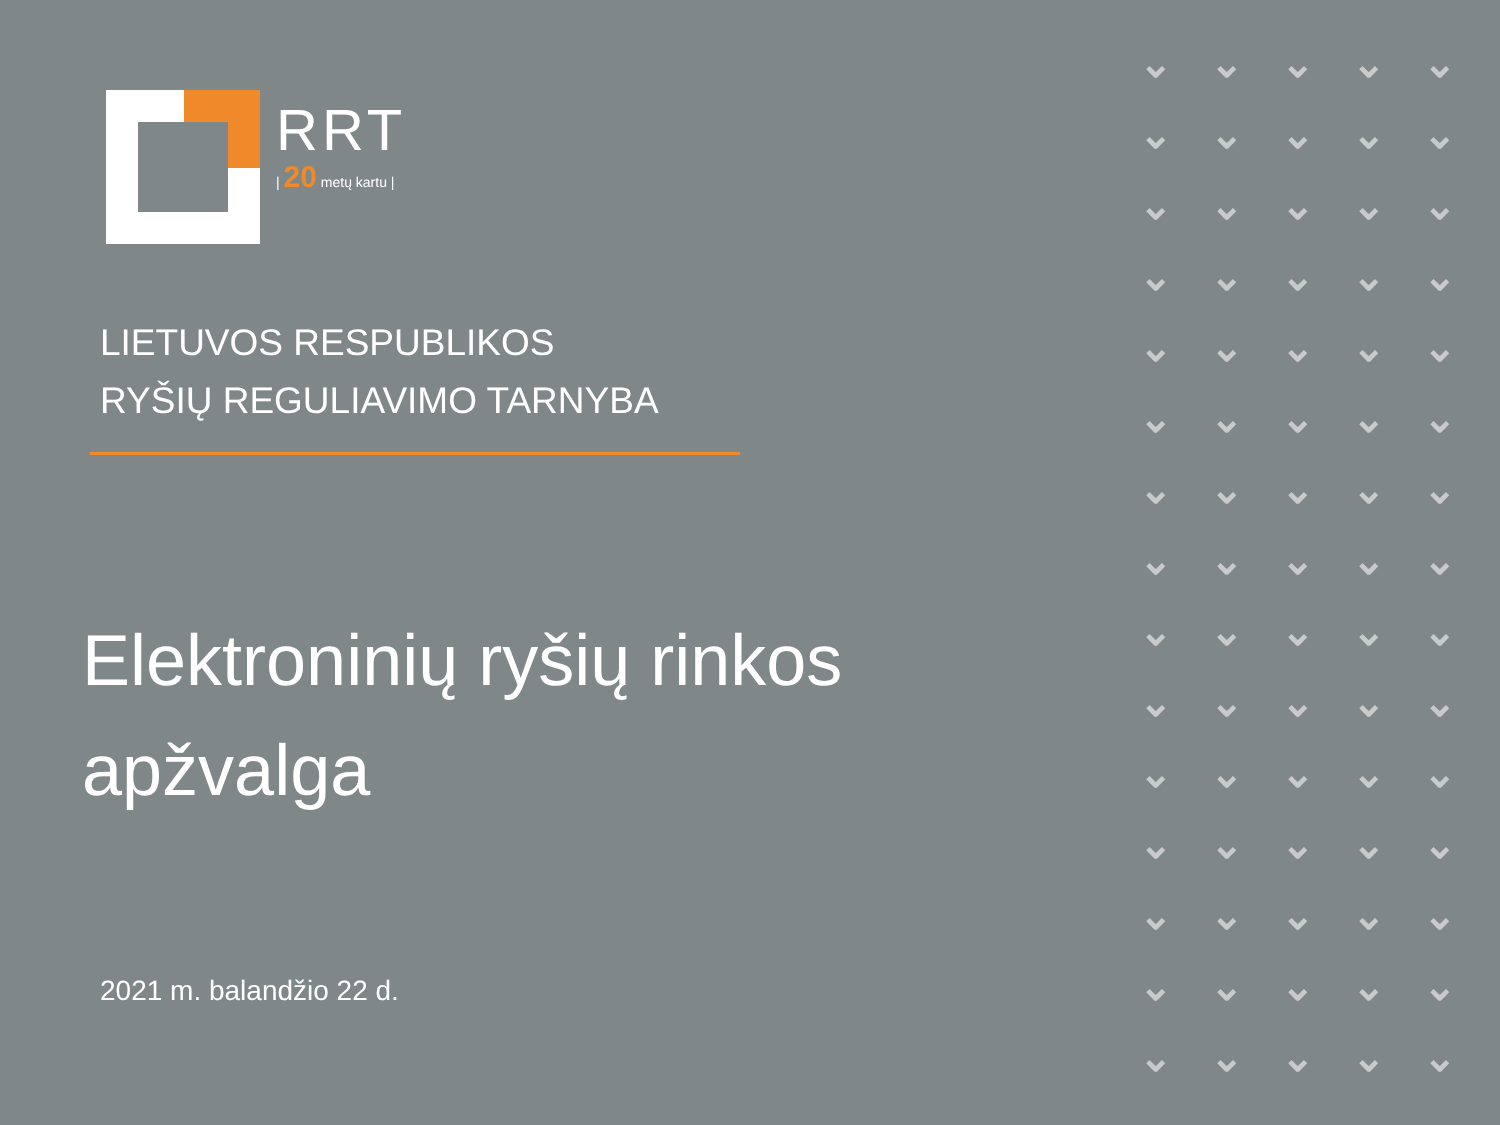RRT
| 20 metų kartu |
LIETUVOS RESPUBLIKOS
RYŠIŲ REGULIAVIMO TARNYBA
Elektroninių ryšių rinkos apžvalga
2021 m. balandžio 22 d.
⌄ ⌄ ⌄ ⌄ ⌄ ⌄ ⌄ ⌄ ⌄ ⌄ ⌄ ⌄ ⌄ ⌄ ⌄ ⌄ ⌄ ⌄ ⌄ ⌄ ⌄ ⌄ ⌄ ⌄ ⌄ ⌄ ⌄ ⌄ ⌄ ⌄ ⌄ ⌄ ⌄ ⌄ ⌄ ⌄ ⌄ ⌄ ⌄ ⌄ ⌄ ⌄ ⌄ ⌄ ⌄ ⌄ ⌄ ⌄ ⌄ ⌄ ⌄ ⌄ ⌄ ⌄ ⌄ ⌄ ⌄ ⌄ ⌄ ⌄ ⌄ ⌄ ⌄ ⌄ ⌄ ⌄ ⌄ ⌄ ⌄ ⌄ ⌄ ⌄ ⌄ ⌄ ⌄